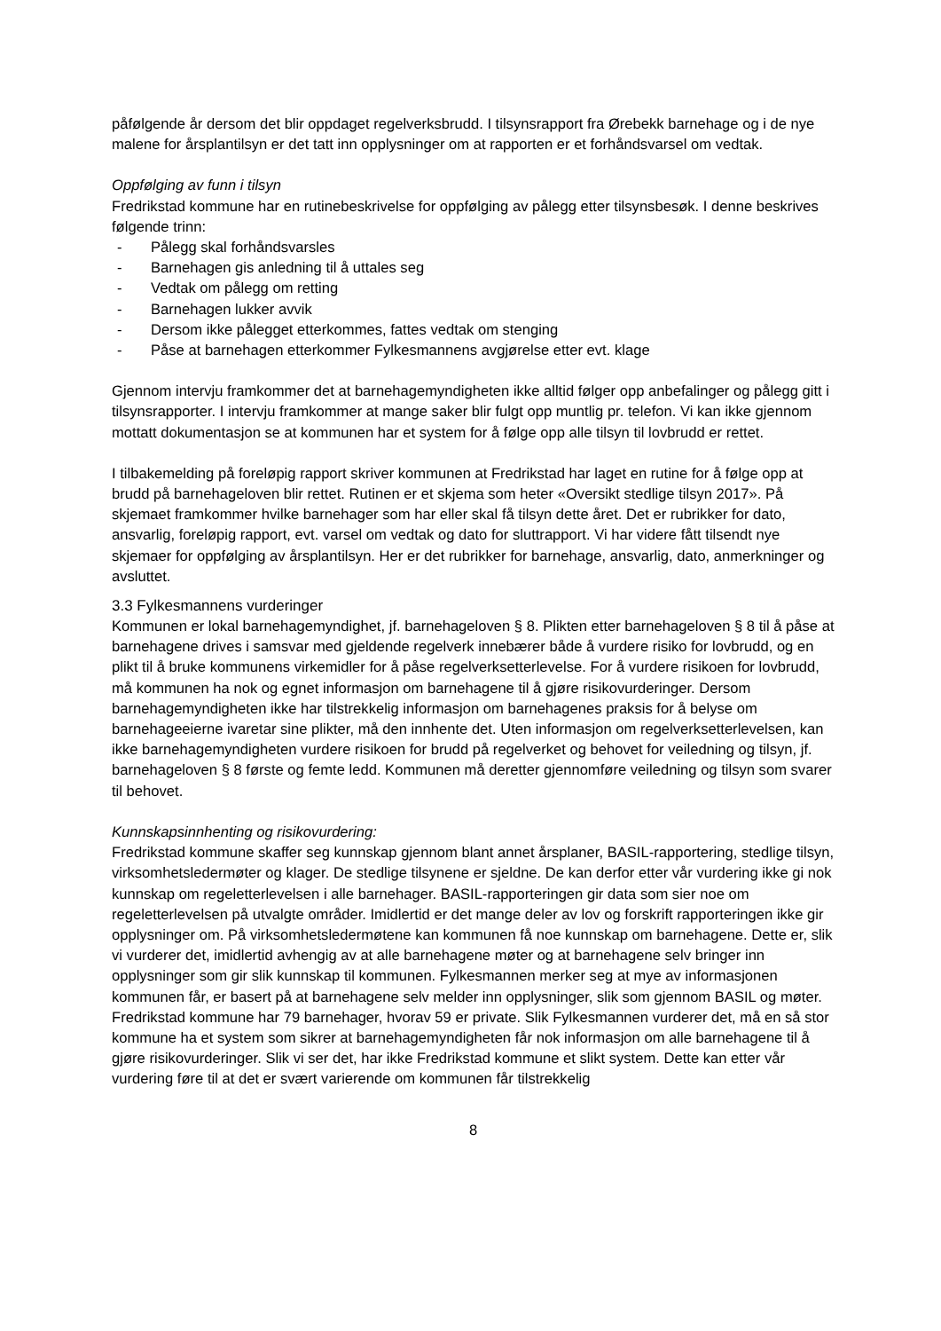påfølgende år dersom det blir oppdaget regelverksbrudd. I tilsynsrapport fra Ørebekk barnehage og i de nye malene for årsplantilsyn er det tatt inn opplysninger om at rapporten er et forhåndsvarsel om vedtak.
Oppfølging av funn i tilsyn
Fredrikstad kommune har en rutinebeskrivelse for oppfølging av pålegg etter tilsynsbesøk. I denne beskrives følgende trinn:
- Pålegg skal forhåndsvarsles
- Barnehagen gis anledning til å uttales seg
- Vedtak om pålegg om retting
- Barnehagen lukker avvik
- Dersom ikke pålegget etterkommes, fattes vedtak om stenging
- Påse at barnehagen etterkommer Fylkesmannens avgjørelse etter evt. klage
Gjennom intervju framkommer det at barnehagemyndigheten ikke alltid følger opp anbefalinger og pålegg gitt i tilsynsrapporter. I intervju framkommer at mange saker blir fulgt opp muntlig pr. telefon. Vi kan ikke gjennom mottatt dokumentasjon se at kommunen har et system for å følge opp alle tilsyn til lovbrudd er rettet.
I tilbakemelding på foreløpig rapport skriver kommunen at Fredrikstad har laget en rutine for å følge opp at brudd på barnehageloven blir rettet. Rutinen er et skjema som heter «Oversikt stedlige tilsyn 2017». På skjemaet framkommer hvilke barnehager som har eller skal få tilsyn dette året. Det er rubrikker for dato, ansvarlig, foreløpig rapport, evt. varsel om vedtak og dato for sluttrapport. Vi har videre fått tilsendt nye skjemaer for oppfølging av årsplantilsyn. Her er det rubrikker for barnehage, ansvarlig, dato, anmerkninger og avsluttet.
3.3 Fylkesmannens vurderinger
Kommunen er lokal barnehagemyndighet, jf. barnehageloven § 8. Plikten etter barnehageloven § 8 til å påse at barnehagene drives i samsvar med gjeldende regelverk innebærer både å vurdere risiko for lovbrudd, og en plikt til å bruke kommunens virkemidler for å påse regelverksetterlevelse. For å vurdere risikoen for lovbrudd, må kommunen ha nok og egnet informasjon om barnehagene til å gjøre risikovurderinger. Dersom barnehagemyndigheten ikke har tilstrekkelig informasjon om barnehagenes praksis for å belyse om barnehageeierne ivaretar sine plikter, må den innhente det. Uten informasjon om regelverksetterlevelsen, kan ikke barnehagemyndigheten vurdere risikoen for brudd på regelverket og behovet for veiledning og tilsyn, jf. barnehageloven § 8 første og femte ledd. Kommunen må deretter gjennomføre veiledning og tilsyn som svarer til behovet.
Kunnskapsinnhenting og risikovurdering:
Fredrikstad kommune skaffer seg kunnskap gjennom blant annet årsplaner, BASIL-rapportering, stedlige tilsyn, virksomhetsledermøter og klager. De stedlige tilsynene er sjeldne. De kan derfor etter vår vurdering ikke gi nok kunnskap om regeletterlevelsen i alle barnehager. BASIL-rapporteringen gir data som sier noe om regeletterlevelsen på utvalgte områder. Imidlertid er det mange deler av lov og forskrift rapporteringen ikke gir opplysninger om. På virksomhetsledermøtene kan kommunen få noe kunnskap om barnehagene. Dette er, slik vi vurderer det, imidlertid avhengig av at alle barnehagene møter og at barnehagene selv bringer inn opplysninger som gir slik kunnskap til kommunen. Fylkesmannen merker seg at mye av informasjonen kommunen får, er basert på at barnehagene selv melder inn opplysninger, slik som gjennom BASIL og møter. Fredrikstad kommune har 79 barnehager, hvorav 59 er private. Slik Fylkesmannen vurderer det, må en så stor kommune ha et system som sikrer at barnehagemyndigheten får nok informasjon om alle barnehagene til å gjøre risikovurderinger. Slik vi ser det, har ikke Fredrikstad kommune et slikt system. Dette kan etter vår vurdering føre til at det er svært varierende om kommunen får tilstrekkelig
8